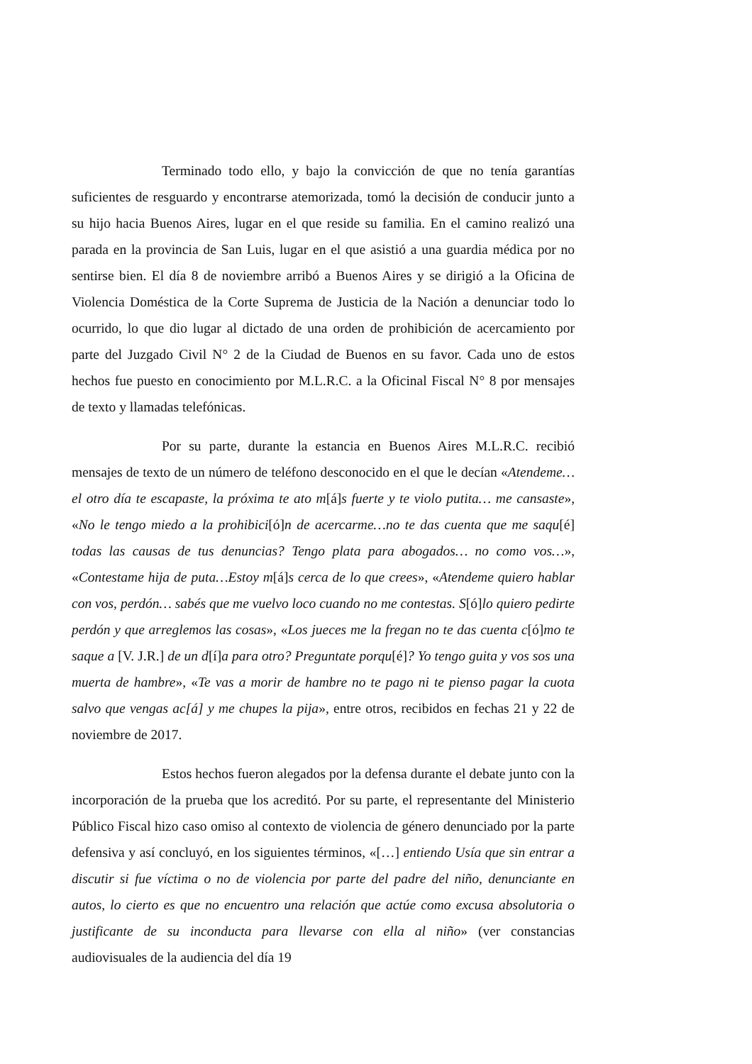Terminado todo ello, y bajo la convicción de que no tenía garantías suficientes de resguardo y encontrarse atemorizada, tomó la decisión de conducir junto a su hijo hacia Buenos Aires, lugar en el que reside su familia. En el camino realizó una parada en la provincia de San Luis, lugar en el que asistió a una guardia médica por no sentirse bien. El día 8 de noviembre arribó a Buenos Aires y se dirigió a la Oficina de Violencia Doméstica de la Corte Suprema de Justicia de la Nación a denunciar todo lo ocurrido, lo que dio lugar al dictado de una orden de prohibición de acercamiento por parte del Juzgado Civil N° 2 de la Ciudad de Buenos en su favor. Cada uno de estos hechos fue puesto en conocimiento por M.L.R.C. a la Oficinal Fiscal N° 8 por mensajes de texto y llamadas telefónicas.
Por su parte, durante la estancia en Buenos Aires M.L.R.C. recibió mensajes de texto de un número de teléfono desconocido en el que le decían «Atendeme… el otro día te escapaste, la próxima te ato m[á]s fuerte y te violo putita… me cansaste», «No le tengo miedo a la prohibici[ó]n de acercarme…no te das cuenta que me saqu[é] todas las causas de tus denuncias? Tengo plata para abogados… no como vos…», «Contestame hija de puta…Estoy m[á]s cerca de lo que crees», «Atendeme quiero hablar con vos, perdón… sabés que me vuelvo loco cuando no me contestas. S[ó]lo quiero pedirte perdón y que arreglemos las cosas», «Los jueces me la fregan no te das cuenta c[ó]mo te saque a [V. J.R.] de un d[í]a para otro? Preguntate porqu[é]? Yo tengo guita y vos sos una muerta de hambre», «Te vas a morir de hambre no te pago ni te pienso pagar la cuota salvo que vengas ac[á] y me chupes la pija», entre otros, recibidos en fechas 21 y 22 de noviembre de 2017.
Estos hechos fueron alegados por la defensa durante el debate junto con la incorporación de la prueba que los acreditó. Por su parte, el representante del Ministerio Público Fiscal hizo caso omiso al contexto de violencia de género denunciado por la parte defensiva y así concluyó, en los siguientes términos, «[…] entiendo Usía que sin entrar a discutir si fue víctima o no de violencia por parte del padre del niño, denunciante en autos, lo cierto es que no encuentro una relación que actúe como excusa absolutoria o justificante de su inconducta para llevarse con ella al niño» (ver constancias audiovisuales de la audiencia del día 19